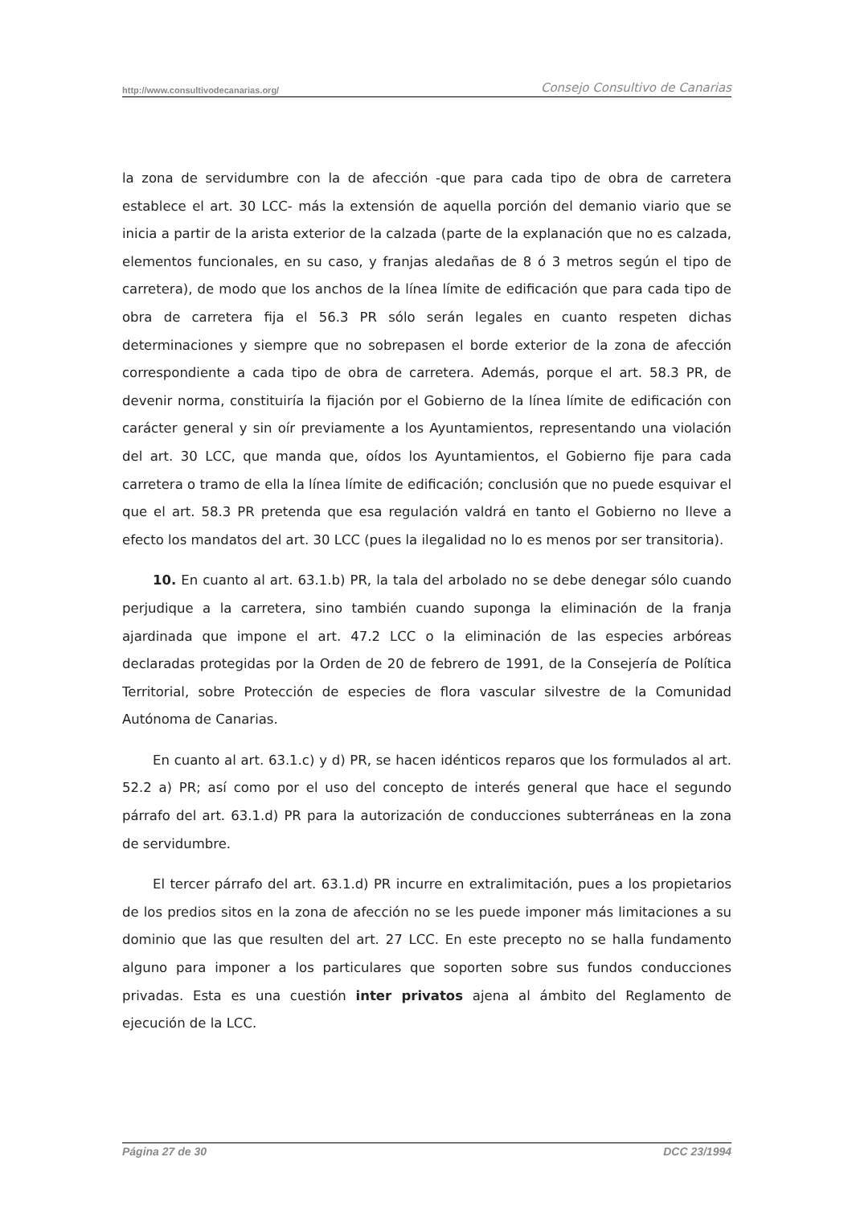http://www.consultivodecanarias.org/ Consejo Consultivo de Canarias
la zona de servidumbre con la de afección -que para cada tipo de obra de carretera establece el art. 30 LCC- más la extensión de aquella porción del demanio viario que se inicia a partir de la arista exterior de la calzada (parte de la explanación que no es calzada, elementos funcionales, en su caso, y franjas aledañas de 8 ó 3 metros según el tipo de carretera), de modo que los anchos de la línea límite de edificación que para cada tipo de obra de carretera fija el 56.3 PR sólo serán legales en cuanto respeten dichas determinaciones y siempre que no sobrepasen el borde exterior de la zona de afección correspondiente a cada tipo de obra de carretera. Además, porque el art. 58.3 PR, de devenir norma, constituiría la fijación por el Gobierno de la línea límite de edificación con carácter general y sin oír previamente a los Ayuntamientos, representando una violación del art. 30 LCC, que manda que, oídos los Ayuntamientos, el Gobierno fije para cada carretera o tramo de ella la línea límite de edificación; conclusión que no puede esquivar el que el art. 58.3 PR pretenda que esa regulación valdrá en tanto el Gobierno no lleve a efecto los mandatos del art. 30 LCC (pues la ilegalidad no lo es menos por ser transitoria).
10. En cuanto al art. 63.1.b) PR, la tala del arbolado no se debe denegar sólo cuando perjudique a la carretera, sino también cuando suponga la eliminación de la franja ajardinada que impone el art. 47.2 LCC o la eliminación de las especies arbóreas declaradas protegidas por la Orden de 20 de febrero de 1991, de la Consejería de Política Territorial, sobre Protección de especies de flora vascular silvestre de la Comunidad Autónoma de Canarias.
En cuanto al art. 63.1.c) y d) PR, se hacen idénticos reparos que los formulados al art. 52.2 a) PR; así como por el uso del concepto de interés general que hace el segundo párrafo del art. 63.1.d) PR para la autorización de conducciones subterráneas en la zona de servidumbre.
El tercer párrafo del art. 63.1.d) PR incurre en extralimitación, pues a los propietarios de los predios sitos en la zona de afección no se les puede imponer más limitaciones a su dominio que las que resulten del art. 27 LCC. En este precepto no se halla fundamento alguno para imponer a los particulares que soporten sobre sus fundos conducciones privadas. Esta es una cuestión inter privatos ajena al ámbito del Reglamento de ejecución de la LCC.
Página 27 de 30 DCC 23/1994